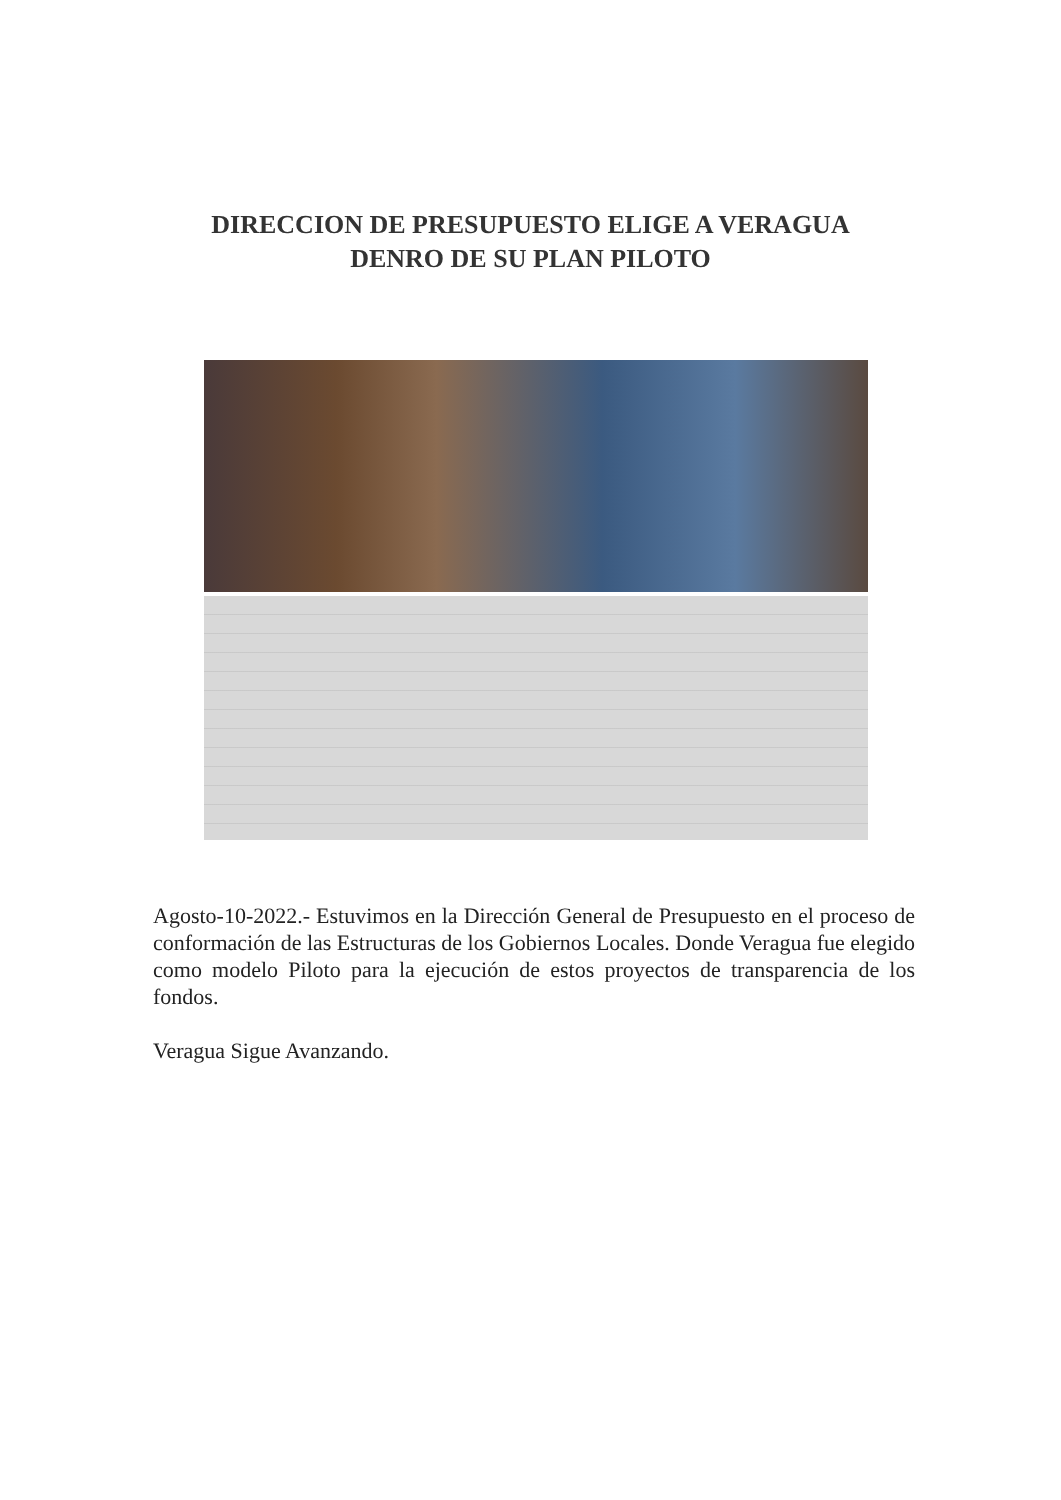DIRECCION DE PRESUPUESTO ELIGE A VERAGUA
DENRO DE SU PLAN PILOTO
Agosto-10-2022.- Estuvimos en la Dirección General de Presupuesto en el proceso de conformación de las Estructuras de los Gobiernos Locales. Donde Veragua fue elegido como modelo Piloto para la ejecución de estos proyectos de transparencia de los fondos.
Veragua Sigue Avanzando.